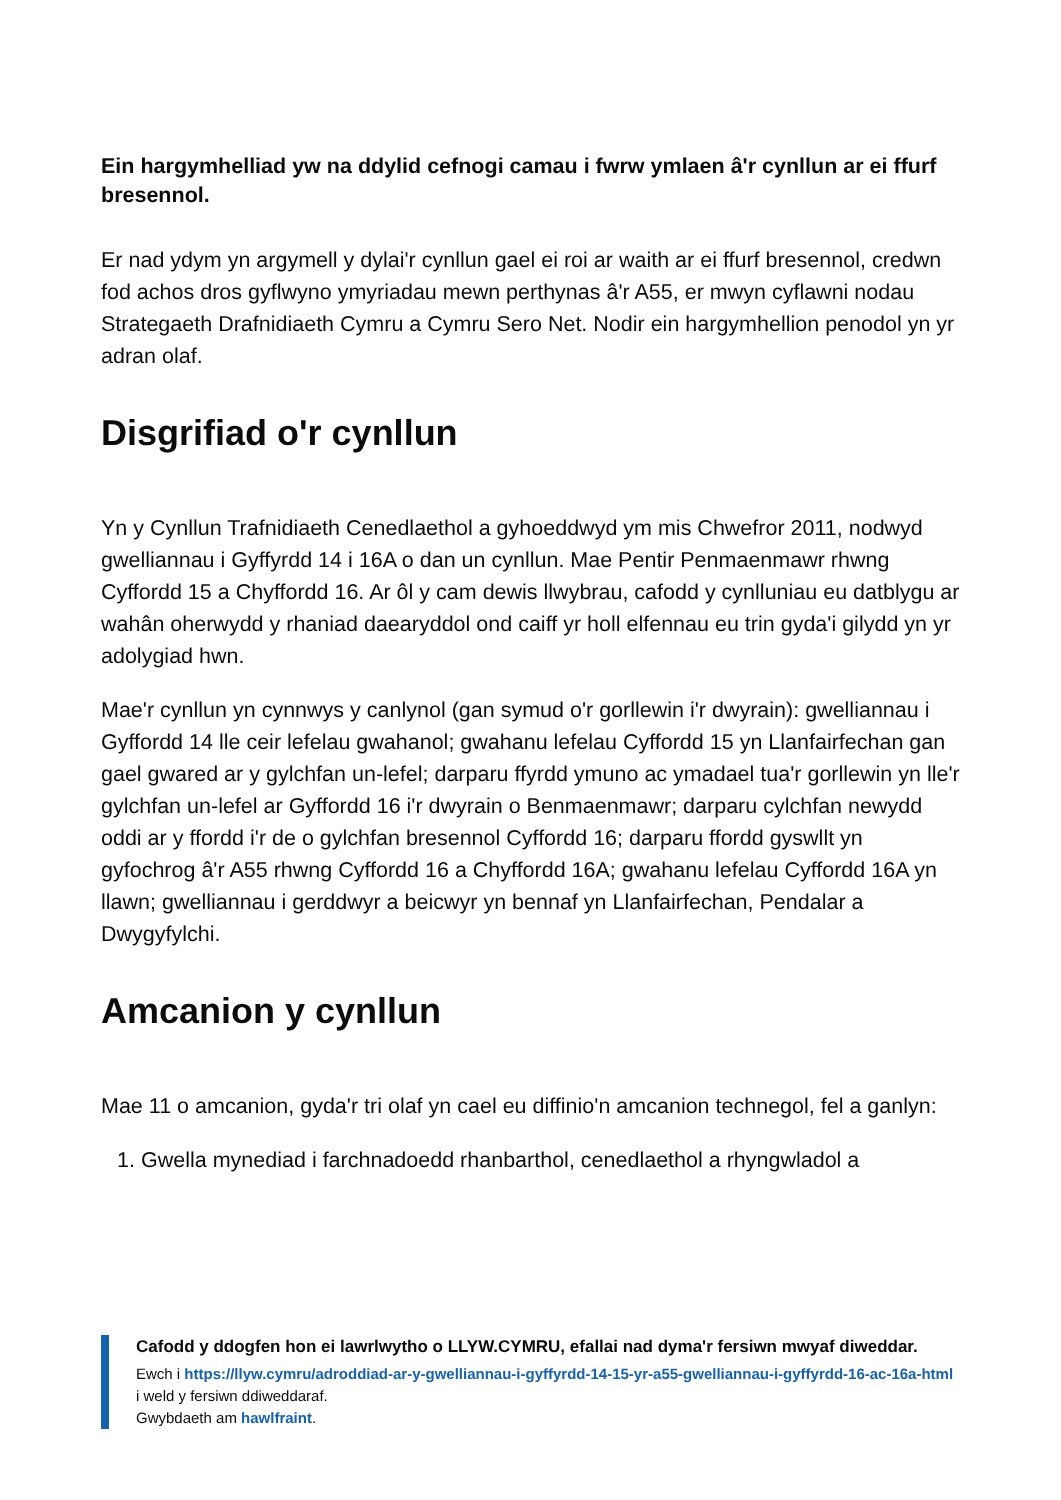Ein hargymhelliad yw na ddylid cefnogi camau i fwrw ymlaen â'r cynllun ar ei ffurf bresennol.
Er nad ydym yn argymell y dylai'r cynllun gael ei roi ar waith ar ei ffurf bresennol, credwn fod achos dros gyflwyno ymyriadau mewn perthynas â'r A55, er mwyn cyflawni nodau Strategaeth Drafnidiaeth Cymru a Cymru Sero Net. Nodir ein hargymhellion penodol yn yr adran olaf.
Disgrifiad o'r cynllun
Yn y Cynllun Trafnidiaeth Cenedlaethol a gyhoeddwyd ym mis Chwefror 2011, nodwyd gwelliannau i Gyffyrdd 14 i 16A o dan un cynllun. Mae Pentir Penmaenmawr rhwng Cyffordd 15 a Chyffordd 16. Ar ôl y cam dewis llwybrau, cafodd y cynlluniau eu datblygu ar wahân oherwydd y rhaniad daearyddol ond caiff yr holl elfennau eu trin gyda'i gilydd yn yr adolygiad hwn.
Mae'r cynllun yn cynnwys y canlynol (gan symud o'r gorllewin i'r dwyrain): gwelliannau i Gyffordd 14 lle ceir lefelau gwahanol; gwahanu lefelau Cyffordd 15 yn Llanfairfechan gan gael gwared ar y gylchfan un-lefel; darparu ffyrdd ymuno ac ymadael tua'r gorllewin yn lle'r gylchfan un-lefel ar Gyffordd 16 i'r dwyrain o Benmaenmawr; darparu cylchfan newydd oddi ar y ffordd i'r de o gylchfan bresennol Cyffordd 16; darparu ffordd gyswllt yn gyfochrog â'r A55 rhwng Cyffordd 16 a Chyffordd 16A; gwahanu lefelau Cyffordd 16A yn llawn; gwelliannau i gerddwyr a beicwyr yn bennaf yn Llanfairfechan, Pendalar a Dwygyfylchi.
Amcanion y cynllun
Mae 11 o amcanion, gyda'r tri olaf yn cael eu diffinio'n amcanion technegol, fel a ganlyn:
1. Gwella mynediad i farchnadoedd rhanbarthol, cenedlaethol a rhyngwladol a
Cafodd y ddogfen hon ei lawrlwytho o LLYW.CYMRU, efallai nad dyma'r fersiwn mwyaf diweddar.
Ewch i https://llyw.cymru/adroddiad-ar-y-gwelliannau-i-gyffyrdd-14-15-yr-a55-gwelliannau-i-gyffyrdd-16-ac-16a-html i weld y fersiwn ddiweddaraf.
Gwybdaeth am hawlfraint.